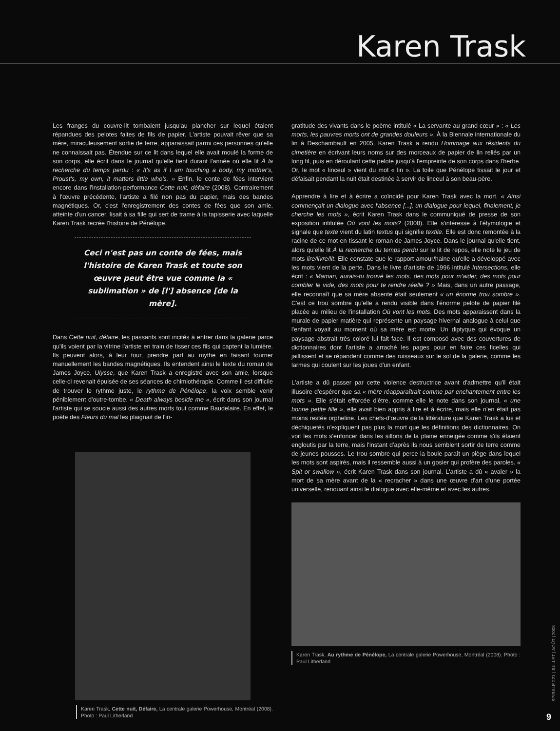Karen Trask
Les franges du couvre-lit tombaient jusqu'au plancher sur lequel étaient répandues des pelotes faites de fils de papier. L'artiste pouvait rêver que sa mère, miraculeusement sortie de terre, apparaissait parmi ces personnes qu'elle ne connaissait pas. Étendue sur ce lit dans lequel elle avait moulé la forme de son corps, elle écrit dans le journal qu'elle tient durant l'année où elle lit À la recherche du temps perdu : « It's as if I am touching a body, my mother's, Proust's, my own, it matters little who's. » Enfin, le conte de fées intervient encore dans l'installation-performance Cette nuit, défaire (2008). Contrairement à l'œuvre précédente, l'artiste a filé non pas du papier, mais des bandes magnétiques. Or, c'est l'enregistrement des contes de fées que son amie, atteinte d'un cancer, lisait à sa fille qui sert de trame à la tapisserie avec laquelle Karen Trask recrée l'histoire de Pénélope.
Ceci n'est pas un conte de fées, mais l'histoire de Karen Trask et toute son œuvre peut être vue comme la « sublimation » de [l'] absence [de la mère].
Dans Cette nuit, défaire, les passants sont incités à entrer dans la galerie parce qu'ils voient par la vitrine l'artiste en train de tisser ces fils qui captent la lumière. Ils peuvent alors, à leur tour, prendre part au mythe en faisant tourner manuellement les bandes magnétiques. Ils entendent ainsi le texte du roman de James Joyce, Ulysse, que Karen Trask a enregistré avec son amie, lorsque celle-ci revenait épuisée de ses séances de chimiothérapie. Comme il est difficile de trouver le rythme juste, le rythme de Pénélope, la voix semble venir péniblement d'outre-tombe. « Death always beside me », écrit dans son journal l'artiste qui se soucie aussi des autres morts tout comme Baudelaire. En effet, le poète des Fleurs du mal les plaignait de l'in-
Karen Trask, Cette nuit, Défaire, La centrale galerie Powerhouse, Montréal (2008). Photo : Paul Litherland
gratitude des vivants dans le poème intitulé « La servante au grand cœur » : « Les morts, les pauvres morts ont de grandes douleurs ». À la Biennale internationale du lin à Deschambault en 2005, Karen Trask a rendu Hommage aux résidents du cimetière en écrivant leurs noms sur des morceaux de papier de lin reliés par un long fil, puis en déroulant cette pelote jusqu'à l'empreinte de son corps dans l'herbe. Or, le mot « linceul » vient du mot « lin ». La toile que Pénélope tissait le jour et défaisait pendant la nuit était destinée à servir de linceul à son beau-père.
Apprendre à lire et à écrire a coïncidé pour Karen Trask avec la mort. « Ainsi commençait un dialogue avec l'absence [...], un dialogue pour lequel, finalement, je cherche les mots », écrit Karen Trask dans le communiqué de presse de son exposition intitulée Où vont les mots? (2008). Elle s'intéresse à l'étymologie et signale que texte vient du latin textus qui signifie textile. Elle est donc remontée à la racine de ce mot en tissant le roman de James Joyce. Dans le journal qu'elle tient, alors qu'elle lit À la recherche du temps perdu sur le lit de repos, elle note le jeu de mots lire/livre/lit. Elle constate que le rapport amour/haine qu'elle a développé avec les mots vient de la perte. Dans le livre d'artiste de 1996 intitulé Intersections, elle écrit : « Maman, aurais-tu trouvé les mots, des mots pour m'aider, des mots pour combler le vide, des mots pour te rendre réelle ? » Mais, dans un autre passage, elle reconnaît que sa mère absente était seulement « un énorme trou sombre ». C'est ce trou sombre qu'elle a rendu visible dans l'énorme pelote de papier filé placée au milieu de l'installation Où vont les mots. Des mots apparaissent dans la murale de papier matière qui représente un paysage hivernal analogue à celui que l'enfant voyait au moment où sa mère est morte. Un diptyque qui évoque un paysage abstrait très coloré lui fait face. Il est composé avec des couvertures de dictionnaires dont l'artiste a arraché les pages pour en faire ces ficelles qui jaillissent et se répandent comme des ruisseaux sur le sol de la galerie, comme les larmes qui coulent sur les joues d'un enfant.
L'artiste a dû passer par cette violence destructrice avant d'admettre qu'il était illusoire d'espérer que sa « mère réapparaîtrait comme par enchantement entre les mots ». Elle s'était efforcée d'être, comme elle le note dans son journal, « une bonne petite fille », elle avait bien appris à lire et à écrire, mais elle n'en était pas moins restée orpheline. Les chefs-d'œuvre de la littérature que Karen Trask a lus et déchiquetés n'expliquent pas plus la mort que les définitions des dictionnaires. On voit les mots s'enfoncer dans les sillons de la plaine enneigée comme s'ils étaient engloutis par la terre, mais l'instant d'après ils nous semblent sortir de terre comme de jeunes pousses. Le trou sombre qui perce la boule paraît un piège dans lequel les mots sont aspirés, mais il ressemble aussi à un gosier qui profère des paroles. « Spit or swallow », écrit Karen Trask dans son journal. L'artiste a dû « avaler » la mort de sa mère avant de la « recracher » dans une œuvre d'art d'une portée universelle, renouant ainsi le dialogue avec elle-même et avec les autres.
Karen Trask, Au rythme de Pénélope, La centrale galerie Powerhouse, Montréal (2008). Photo : Paul Litherland
SPIRALE 221 | JUILLET | AOÛT | 2008
9